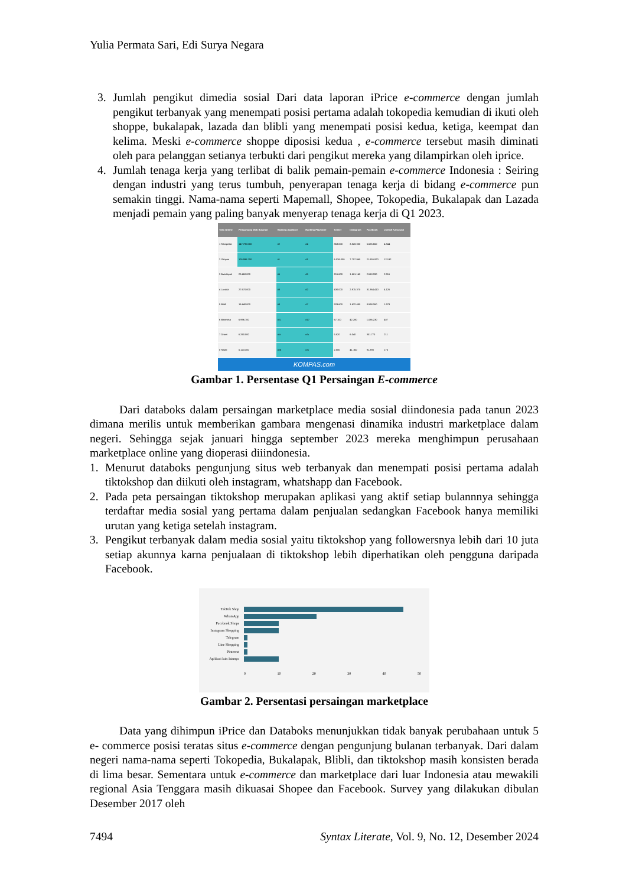Yulia Permata Sari, Edi Surya Negara
3. Jumlah pengikut dimedia sosial Dari data laporan iPrice e-commerce dengan jumlah pengikut terbanyak yang menempati posisi pertama adalah tokopedia kemudian di ikuti oleh shoppe, bukalapak, lazada dan blibli yang menempati posisi kedua, ketiga, keempat dan kelima. Meski e-commerce shoppe diposisi kedua , e-commerce tersebut masih diminati oleh para pelanggan setianya terbukti dari pengikut mereka yang dilampirkan oleh iprice.
4. Jumlah tenaga kerja yang terlibat di balik pemain-pemain e-commerce Indonesia : Seiring dengan industri yang terus tumbuh, penyerapan tenaga kerja di bidang e-commerce pun semakin tinggi. Nama-nama seperti Mapemall, Shopee, Tokopedia, Bukalapak dan Lazada menjadi pemain yang paling banyak menyerap tenaga kerja di Q1 2023.
| Toko Online | Pengunjung Web Bulanan | Ranking AppStore | Ranking PlayStore | Twitter | Instagram | Facebook | Jumlah Karyawan |
| --- | --- | --- | --- | --- | --- | --- | --- |
| 1 Tokopedia | 147.790.000 | #2 | #4 | 853.000 | 3.828.300 | 6.525.650 | 4.944 |
| 2 Shopee | 126.996.700 | #1 | #1 | 6.038.000 | 7.757.940 | 21.855.970 | 12.192 |
| 3 Bukalapak | 29.460.000 | #6 | #5 | 215.600 | 1.661.140 | 2.518.990 | 2.316 |
| 4 Lazada | 27.670.000 | #3 | #2 | 430.000 | 2.975.370 | 31.364.410 | 4.126 |
| 5 Blibli | 18.440.000 | #8 | #7 | 529.600 | 1.622.480 | 8.598.260 | 1.979 |
| 6 Bhinneka | 6.996.700 | #21 | #17 | 67.100 | 42.280 | 1.036.230 | 487 |
| 7 Orami | 6.260.000 | n/a | n/a | 5.820 | 6.040 | 351.770 | 211 |
| 8 Ralali | 5.123.300 | #26 | n/a | 2.880 | 41.160 | 91.390 | 176 |
KOMPAS.com
Gambar 1. Persentase Q1 Persaingan E-commerce
Dari databoks dalam persaingan marketplace media sosial diindonesia pada tanun 2023 dimana merilis untuk memberikan gambara mengenasi dinamika industri marketplace dalam negeri. Sehingga sejak januari hingga september 2023 mereka menghimpun perusahaan marketplace online yang dioperasi diiindonesia.
1. Menurut databoks pengunjung situs web terbanyak dan menempati posisi pertama adalah tiktokshop dan diikuti oleh instagram, whatshapp dan Facebook.
2. Pada peta persaingan tiktokshop merupakan aplikasi yang aktif setiap bulannnya sehingga terdaftar media sosial yang pertama dalam penjualan sedangkan Facebook hanya memiliki urutan yang ketiga setelah instagram.
3. Pengikut terbanyak dalam media sosial yaitu tiktokshop yang followersnya lebih dari 10 juta setiap akunnya karna penjualaan di tiktokshop lebih diperhatikan oleh pengguna daripada Facebook.
TikTok Shop
WhatsApp
Facebook Shops
Instagram Shopping
Telegram
Line Shopping
Pinterest
Aplikasi lain-lainnya
0 10 20 30 40 50
Gambar 2. Persentasi persaingan marketplace
Data yang dihimpun iPrice dan Databoks menunjukkan tidak banyak perubahaan untuk 5 e- commerce posisi teratas situs e-commerce dengan pengunjung bulanan terbanyak. Dari dalam negeri nama-nama seperti Tokopedia, Bukalapak, Blibli, dan tiktokshop masih konsisten berada di lima besar. Sementara untuk e-commerce dan marketplace dari luar Indonesia atau mewakili regional Asia Tenggara masih dikuasai Shopee dan Facebook. Survey yang dilakukan dibulan Desember 2017 oleh
7494 Syntax Literate, Vol. 9, No. 12, Desember 2024